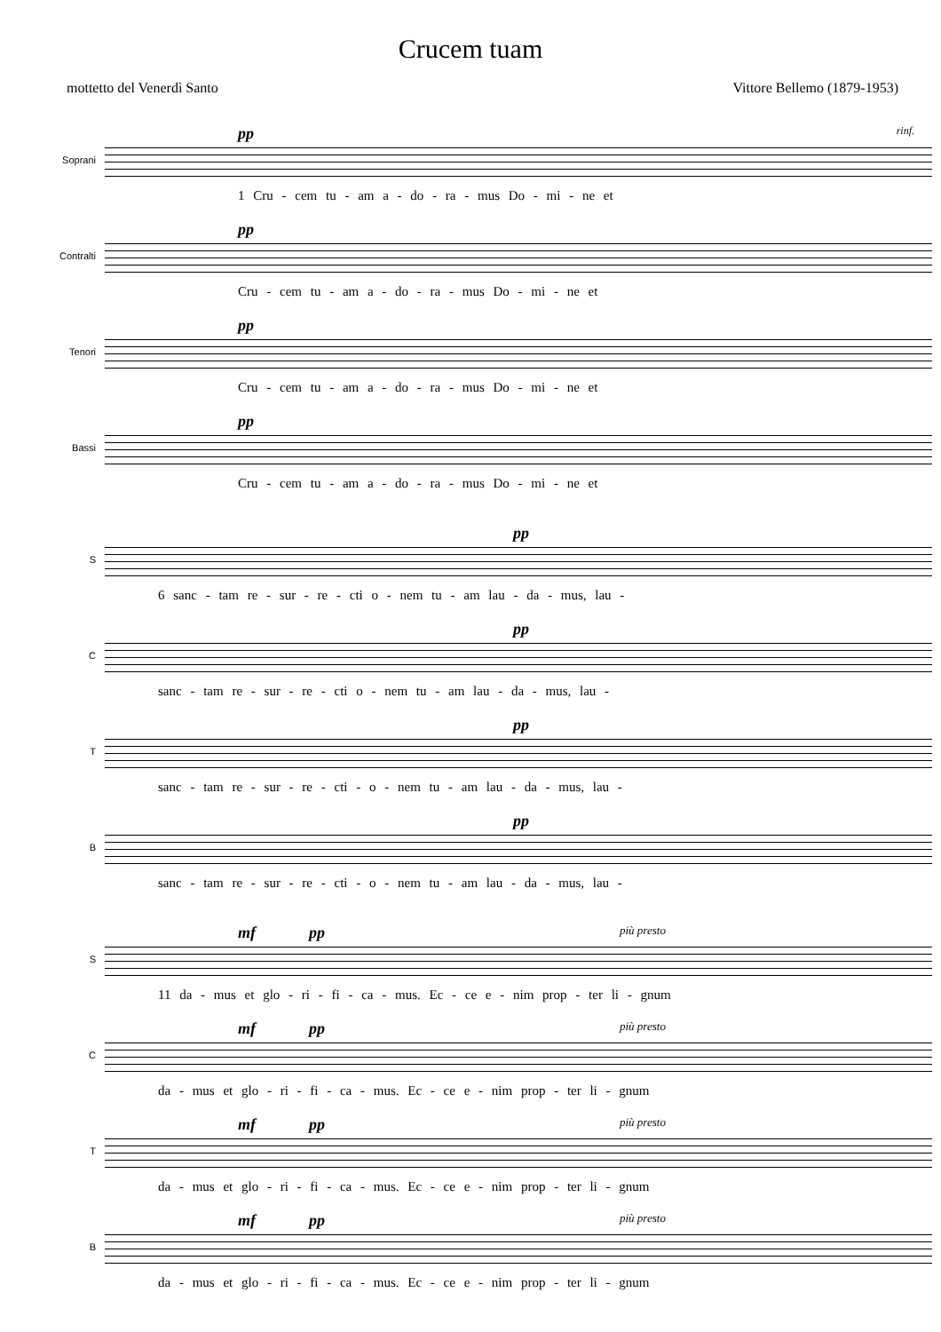Crucem tuam
mottetto del Venerdì Santo Vittore Bellemo (1879-1953)
Soprani
pp rinf.
1 Cru - cem tu - am a - do - ra - mus Do - mi - ne et
Contralti
pp
Cru - cem tu - am a - do - ra - mus Do - mi - ne et
Tenori
pp
Cru - cem tu - am a - do - ra - mus Do - mi - ne et
Bassi
pp
Cru - cem tu - am a - do - ra - mus Do - mi - ne et
S
pp
6 sanc - tam re - sur - re - cti o - nem tu - am lau - da - mus, lau -
C
pp
sanc - tam re - sur - re - cti o - nem tu - am lau - da - mus, lau -
T
pp
sanc - tam re - sur - re - cti - o - nem tu - am lau - da - mus, lau -
B
pp
sanc - tam re - sur - re - cti - o - nem tu - am lau - da - mus, lau -
S
mf pp più presto
11 da - mus et glo - ri - fi - ca - mus. Ec - ce e - nim prop - ter li - gnum
C
mf pp più presto
da - mus et glo - ri - fi - ca - mus. Ec - ce e - nim prop - ter li - gnum
T
mf pp più presto
da - mus et glo - ri - fi - ca - mus. Ec - ce e - nim prop - ter li - gnum
B
mf pp più presto
da - mus et glo - ri - fi - ca - mus. Ec - ce e - nim prop - ter li - gnum